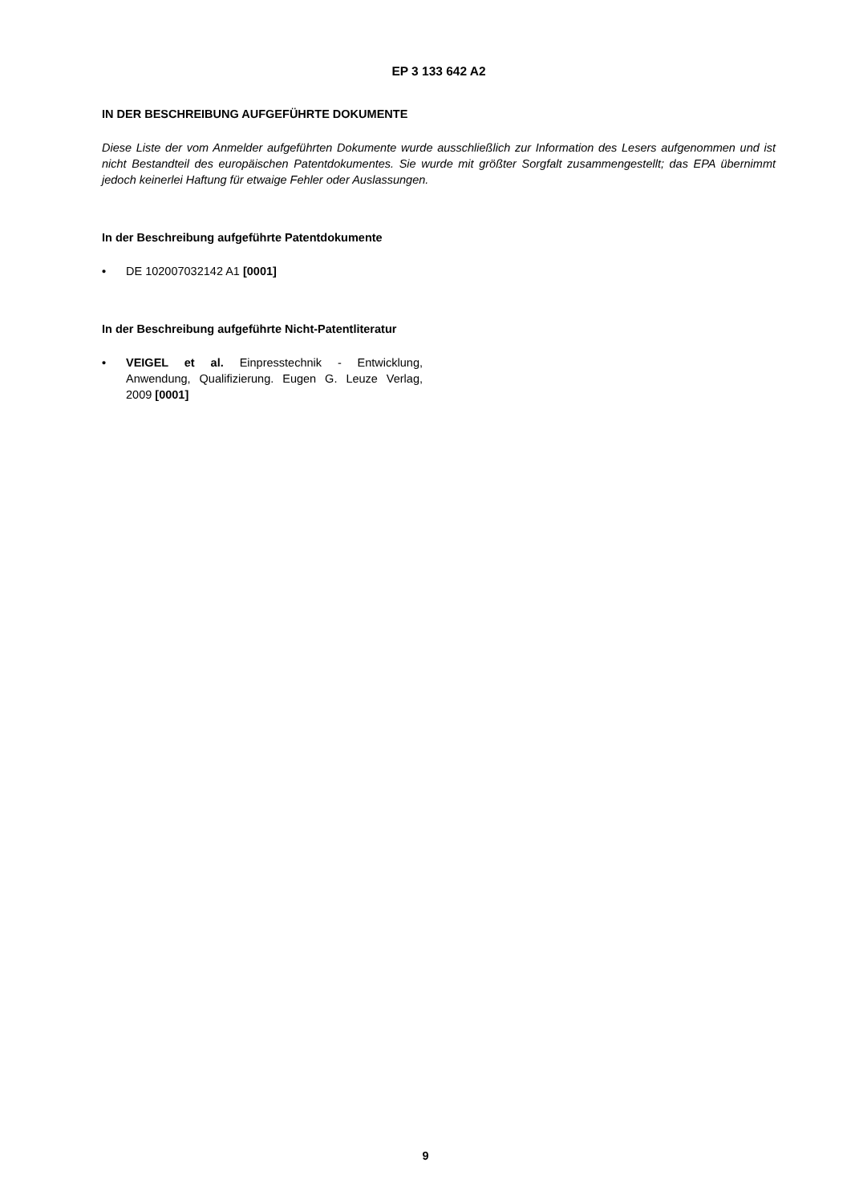EP 3 133 642 A2
IN DER BESCHREIBUNG AUFGEFÜHRTE DOKUMENTE
Diese Liste der vom Anmelder aufgeführten Dokumente wurde ausschließlich zur Information des Lesers aufgenommen und ist nicht Bestandteil des europäischen Patentdokumentes. Sie wurde mit größter Sorgfalt zusammengestellt; das EPA übernimmt jedoch keinerlei Haftung für etwaige Fehler oder Auslassungen.
In der Beschreibung aufgeführte Patentdokumente
• DE 102007032142 A1 [0001]
In der Beschreibung aufgeführte Nicht-Patentliteratur
• VEIGEL et al. Einpresstechnik - Entwicklung, Anwendung, Qualifizierung. Eugen G. Leuze Verlag, 2009 [0001]
9